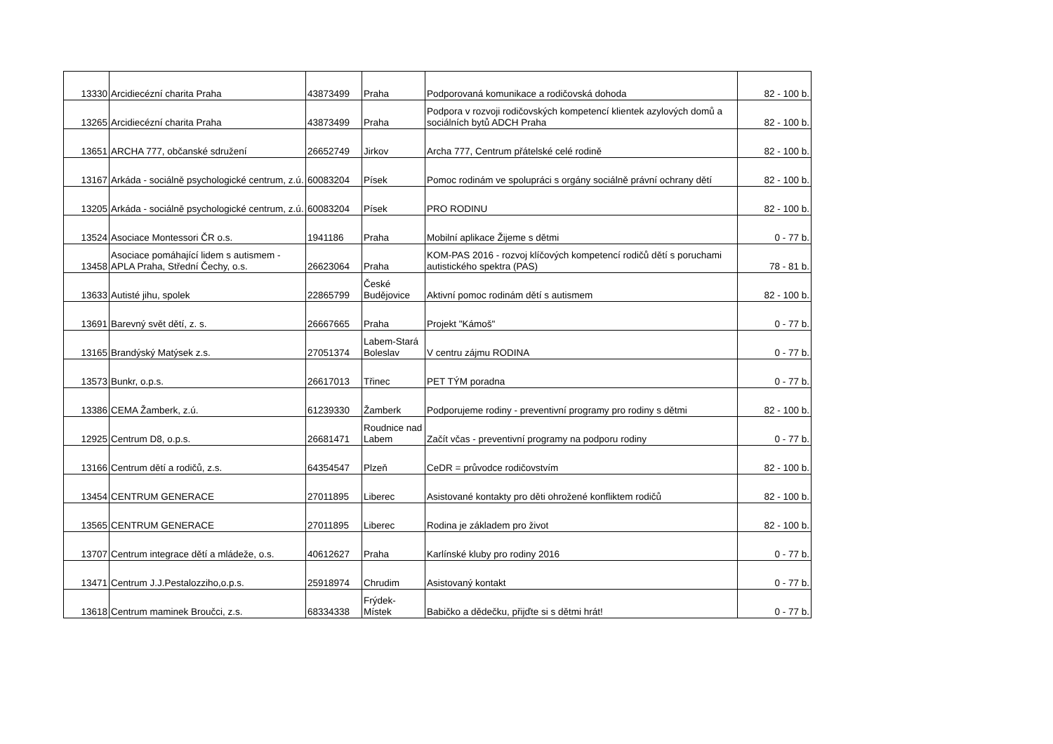| 13330 | Arcidiecézní charita Praha | 43873499 | Praha | Podporovaná komunikace a rodičovská dohoda | 82 - 100 b. |
| 13265 | Arcidiecézní charita Praha | 43873499 | Praha | Podpora v rozvoji rodičovských kompetencí klientek azylových domů a sociálních bytů ADCH Praha | 82 - 100 b. |
| 13651 | ARCHA 777, občanské sdružení | 26652749 | Jirkov | Archa 777, Centrum přátelské celé rodině | 82 - 100 b. |
| 13167 | Arkáda - sociálně psychologické centrum, z.ú. | 60083204 | Písek | Pomoc rodinám ve spolupráci s orgány sociálně právní ochrany dětí | 82 - 100 b. |
| 13205 | Arkáda - sociálně psychologické centrum, z.ú. | 60083204 | Písek | PRO RODINU | 82 - 100 b. |
| 13524 | Asociace Montessori ČR o.s. | 1941186 | Praha | Mobilní aplikace Žijeme s dětmi | 0 - 77 b. |
| 13458 | Asociace pomáhající lidem s autismem - APLA Praha, Střední Čechy, o.s. | 26623064 | Praha | KOM-PAS 2016 - rozvoj klíčových kompetencí rodičů dětí s poruchami autistického spektra (PAS) | 78 - 81 b. |
| 13633 | Autisté jihu, spolek | 22865799 | České Budějovice | Aktivní pomoc rodinám dětí s autismem | 82 - 100 b. |
| 13691 | Barevný svět dětí, z. s. | 26667665 | Praha | Projekt "Kámoš" | 0 - 77 b. |
| 13165 | Brandýský Matýsek z.s. | 27051374 | Labem-Stará Boleslav | V centru zájmu RODINA | 0 - 77 b. |
| 13573 | Bunkr, o.p.s. | 26617013 | Třinec | PET TÝM poradna | 0 - 77 b. |
| 13386 | CEMA Žamberk, z.ú. | 61239330 | Žamberk | Podporujeme rodiny - preventivní programy pro rodiny s dětmi | 82 - 100 b. |
| 12925 | Centrum D8, o.p.s. | 26681471 | Roudnice nad Labem | Začít včas - preventivní programy na podporu rodiny | 0 - 77 b. |
| 13166 | Centrum dětí a rodičů, z.s. | 64354547 | Plzeň | CeDR = průvodce rodičovstvím | 82 - 100 b. |
| 13454 | CENTRUM GENERACE | 27011895 | Liberec | Asistované kontakty pro děti ohrožené konfliktem rodičů | 82 - 100 b. |
| 13565 | CENTRUM GENERACE | 27011895 | Liberec | Rodina je základem pro život | 82 - 100 b. |
| 13707 | Centrum integrace dětí a mládeže, o.s. | 40612627 | Praha | Karlínské kluby pro rodiny 2016 | 0 - 77 b. |
| 13471 | Centrum J.J.Pestalozziho,o.p.s. | 25918974 | Chrudim | Asistovaný kontakt | 0 - 77 b. |
| 13618 | Centrum maminek Broučci, z.s. | 68334338 | Frýdek-Místek | Babičko a dědečku, přijďte si s dětmi hrát! | 0 - 77 b. |